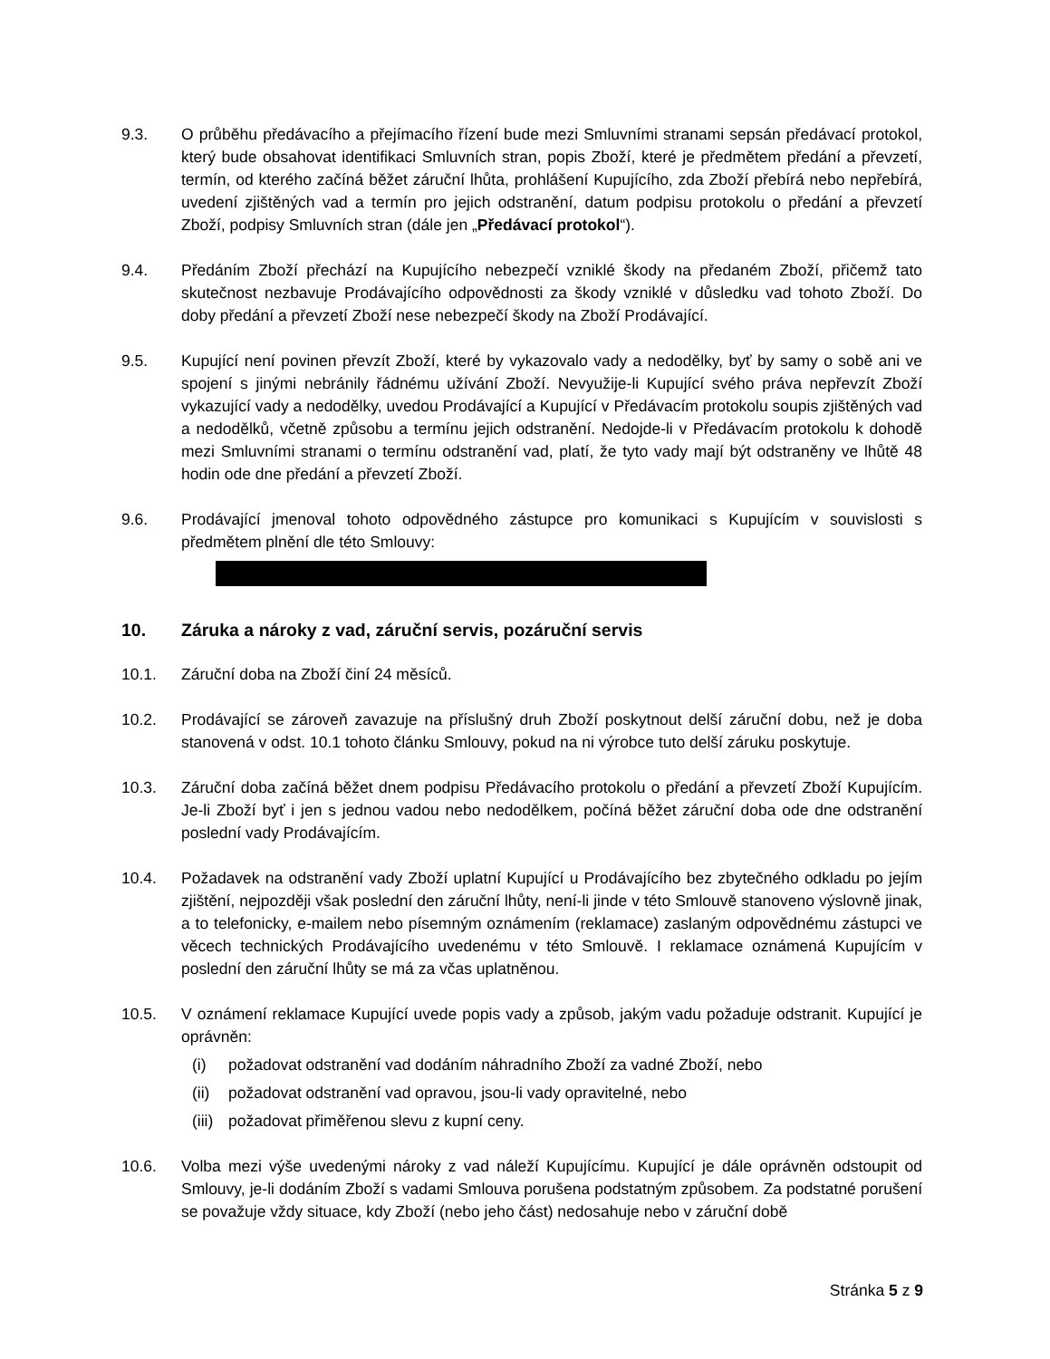9.3. O průběhu předávacího a přejímacího řízení bude mezi Smluvními stranami sepsán předávací protokol, který bude obsahovat identifikaci Smluvních stran, popis Zboží, které je předmětem předání a převzetí, termín, od kterého začíná běžet záruční lhůta, prohlášení Kupujícího, zda Zboží přebírá nebo nepřebírá, uvedení zjištěných vad a termín pro jejich odstranění, datum podpisu protokolu o předání a převzetí Zboží, podpisy Smluvních stran (dále jen „Předávací protokol“).
9.4. Předáním Zboží přechází na Kupujícího nebezpečí vzniklé škody na předaném Zboží, přičemž tato skutečnost nezbavuje Prodávajícího odpovědnosti za škody vzniklé v důsledku vad tohoto Zboží. Do doby předání a převzetí Zboží nese nebezpečí škody na Zboží Prodávající.
9.5. Kupující není povinen převzít Zboží, které by vykazovalo vady a nedodělky, byť by samy o sobě ani ve spojení s jinými nebránily řádnému užívání Zboží. Nevyužije-li Kupující svého práva nepřevzít Zboží vykazující vady a nedodělky, uvedou Prodávající a Kupující v Předávacím protokolu soupis zjištěných vad a nedodělků, včetně způsobu a termínu jejich odstranění. Nedojde-li v Předávacím protokolu k dohodě mezi Smluvními stranami o termínu odstranění vad, platí, že tyto vady mají být odstraněny ve lhůtě 48 hodin ode dne předání a převzetí Zboží.
9.6. Prodávající jmenoval tohoto odpovědného zástupce pro komunikaci s Kupujícím v souvislosti s předmětem plnění dle této Smlouvy:
10. Záruka a nároky z vad, záruční servis, pozáruční servis
10.1. Záruční doba na Zboží činí 24 měsíců.
10.2. Prodávající se zároveň zavazuje na příslušný druh Zboží poskytnout delší záruční dobu, než je doba stanovená v odst. 10.1 tohoto článku Smlouvy, pokud na ni výrobce tuto delší záruku poskytuje.
10.3. Záruční doba začíná běžet dnem podpisu Předávacího protokolu o předání a převzetí Zboží Kupujícím. Je-li Zboží byť i jen s jednou vadou nebo nedodělkem, počíná běžet záruční doba ode dne odstranění poslední vady Prodávajícím.
10.4. Požadavek na odstranění vady Zboží uplatní Kupující u Prodávajícího bez zbytečného odkladu po jejím zjištění, nejpozději však poslední den záruční lhůty, není-li jinde v této Smlouvě stanoveno výslovně jinak, a to telefonicky, e-mailem nebo písemným oznámením (reklamace) zaslaným odpovědnému zástupci ve věcech technických Prodávajícího uvedenému v této Smlouvě. I reklamace oznámená Kupujícím v poslední den záruční lhůty se má za včas uplatněnou.
10.5. V oznámení reklamace Kupující uvede popis vady a způsob, jakým vadu požaduje odstranit. Kupující je oprávněn:
(i) požadovat odstranění vad dodáním náhradního Zboží za vadné Zboží, nebo
(ii) požadovat odstranění vad opravou, jsou-li vady opravitelné, nebo
(iii) požadovat přiměřenou slevu z kupní ceny.
10.6. Volba mezi výše uvedenými nároky z vad náleží Kupujícímu. Kupující je dále oprávněn odstoupit od Smlouvy, je-li dodáním Zboží s vadami Smlouva porušena podstatným způsobem. Za podstatné porušení se považuje vždy situace, kdy Zboží (nebo jeho část) nedosahuje nebo v záruční době
Stránka 5 z 9